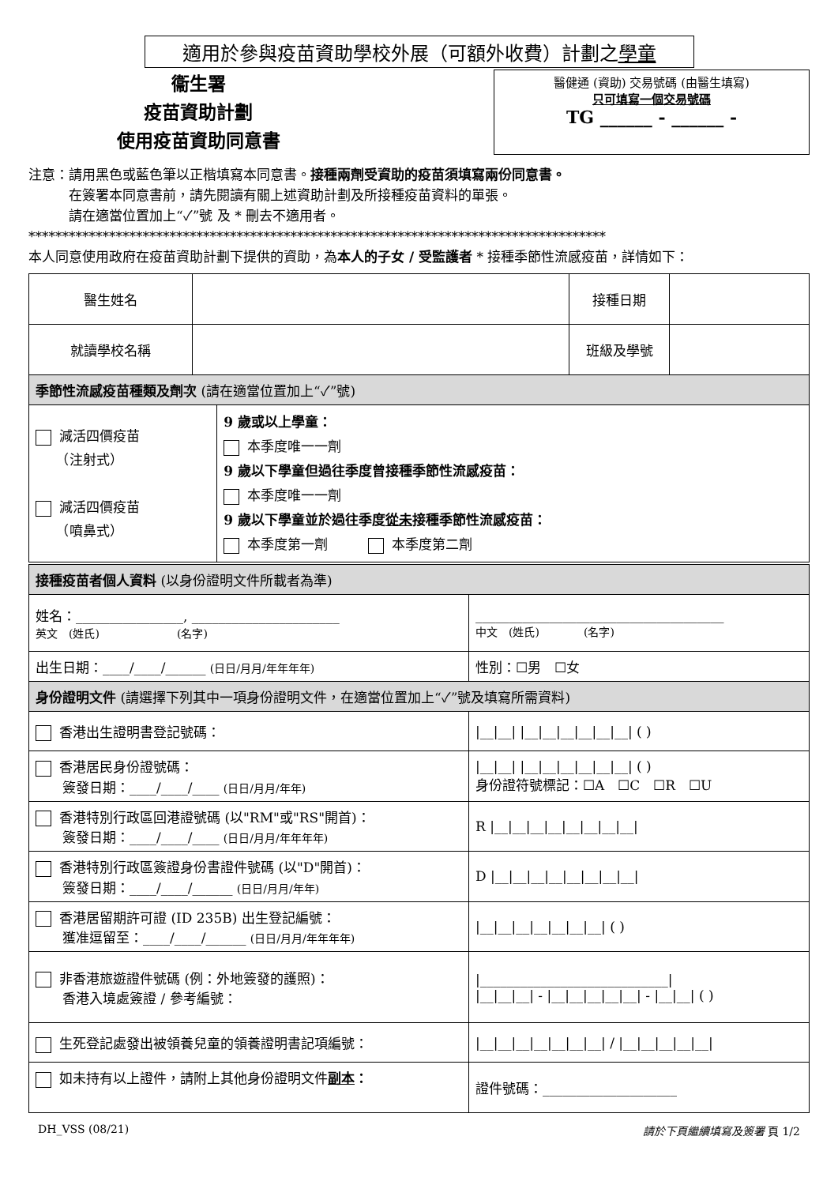適用於參與疫苗資助學校外展（可額外收費）計劃之學童
衞生署
疫苗資助計劃
使用疫苗資助同意書
醫健通 (資助) 交易號碼 (由醫生填寫)
只可填寫一個交易號碼
TG ______ - ______ -
注意：請用黑色或藍色筆以正楷填寫本同意書。接種兩劑受資助的疫苗須填寫兩份同意書。
　　　在簽署本同意書前，請先閱讀有關上述資助計劃及所接種疫苗資料的單張。
　　　請在適當位置加上“✓”號 及 * 刪去不適用者。
**************************************************************************************
本人同意使用政府在疫苗資助計劃下提供的資助，為本人的子女 / 受監護者 * 接種季節性流感疫苗，詳情如下：
| 醫生姓名 | | | 接種日期 | |
| 就讀學校名稱 | | | 班級及學號 | |
| 季節性流感疫苗種類及劑次 (請在適當位置加上“✓”號) | | | | |
| 減活四價疫苗 （注射式） 減活四價疫苗 （噴鼻式） | | 9 歲或以上學童： 本季度唯一一劑 9 歲以下學童但過往季度曾接種季節性流感疫苗： 本季度唯一一劑 9 歲以下學童並於過往季度 從未 接種季節性流感疫苗： 本季度第一劑 本季度第二劑 | | |
| 接種疫苗者個人資料 (以身份證明文件所載者為準) | |
| 姓名：________________, ______________________ 英文 (姓氏) (名字) | _____________________________________ 中文 (姓氏) (名字) |
| 出生日期：____/____/______ (日日/月月/年年年年) | 性別：☐男 ☐女 |
| 身份證明文件 (請選擇下列其中一項身份證明文件，在適當位置加上“✓”號及填寫所需資料) | |
| 香港出生證明書登記號碼： | /__/__/ /__/__/__/__/__/__/ ( ) |
| 香港居民身份證號碼： 簽發日期：____/____/____ (日日/月月/年年) | /__/__/ /__/__/__/__/__/__/ ( ) 身份證符號標記：☐A ☐C ☐R ☐U |
| 香港特別行政區回港證號碼 (以"RM"或"RS"開首)： 簽發日期：____/____/____ (日日/月月/年年年年) | R /__/__/__/__/__/__/__/__/ |
| 香港特別行政區簽證身份書證件號碼 (以"D"開首)： 簽發日期：____/____/______ (日日/月月/年年) | D /__/__/__/__/__/__/__/__/ |
| 香港居留期許可證 (ID 235B) 出生登記編號： 獲准逗留至：____/____/______ (日日/月月/年年年年) | /__/__/__/__/__/__/__/ ( ) |
| 非香港旅遊證件號碼 (例：外地簽發的護照)： 香港入境處簽證 / 參考編號： | /____________________________/ /__/__/__/ - /__/__/__/__/__/ - /__/__/ ( ) |
| 生死登記處發出被領養兒童的領養證明書記項編號： | /__/__/__/__/__/__/__/ / /__/__/__/__/__/ |
| 如未持有以上證件，請附上其他身份證明文件 副本 ： | 證件號碼：____________________ |
DH_VSS (08/21) 請於下頁繼續填寫及簽署 頁 1/2